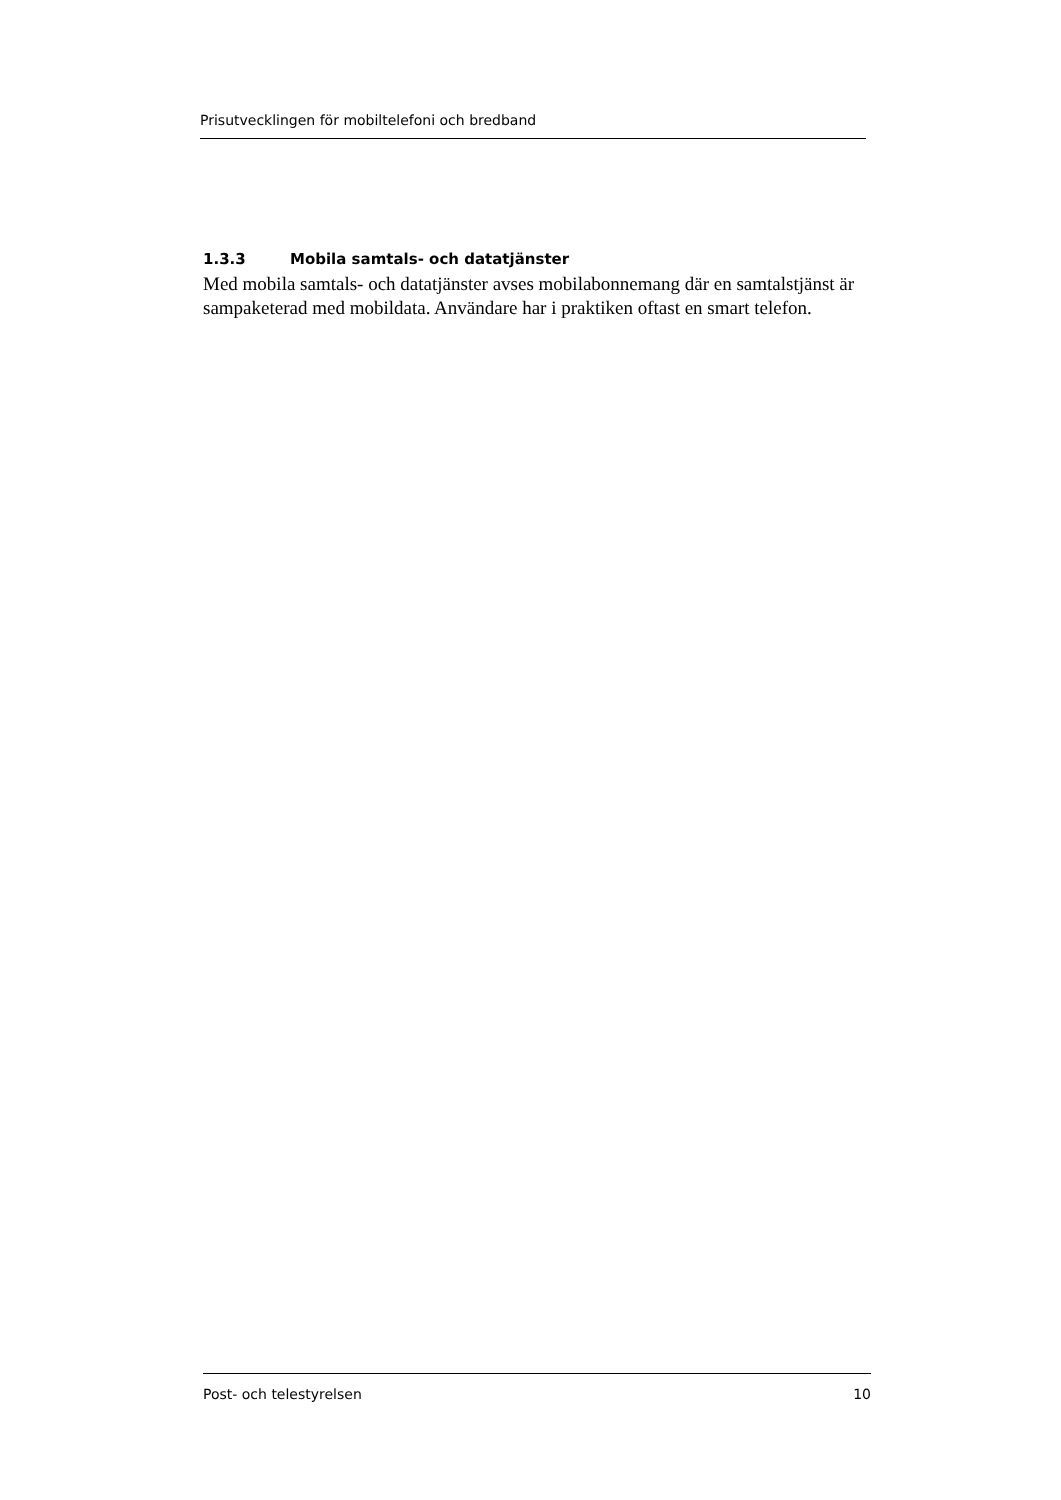Prisutvecklingen för mobiltelefoni och bredband
1.3.3 Mobila samtals- och datatjänster
Med mobila samtals- och datatjänster avses mobilabonnemang där en samtalstjänst är sampaketerad med mobildata. Användare har i praktiken oftast en smart telefon.
Post- och telestyrelsen 10